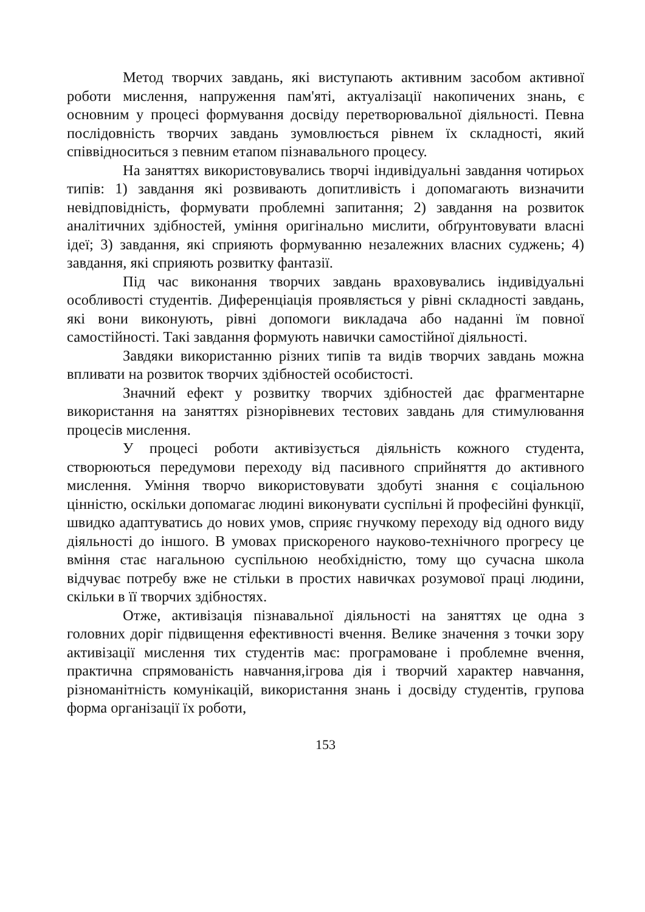Метод творчих завдань, які виступають активним засобом активної роботи мислення, напруження пам'яті, актуалізації накопичених знань, є основним у процесі формування досвіду перетворювальної діяльності. Певна послідовність творчих завдань зумовлюється рівнем їх складності, який співвідноситься з певним етапом пізнавального процесу.
На заняттях використовувались творчі індивідуальні завдання чотирьох типів: 1) завдання які розвивають допитливість і допомагають визначити невідповідність, формувати проблемні запитання; 2) завдання на розвиток аналітичних здібностей, уміння оригінально мислити, обґрунтовувати власні ідеї; 3) завдання, які сприяють формуванню незалежних власних суджень; 4) завдання, які сприяють розвитку фантазії.
Під час виконання творчих завдань враховувались індивідуальні особливості студентів. Диференціація проявляється у рівні складності завдань, які вони виконують, рівні допомоги викладача або наданні їм повної самостійності. Такі завдання формують навички самостійної діяльності.
Завдяки використанню різних типів та видів творчих завдань можна впливати на розвиток творчих здібностей особистості.
Значний ефект у розвитку творчих здібностей дає фрагментарне використання на заняттях різнорівневих тестових завдань для стимулювання процесів мислення.
У процесі роботи активізується діяльність кожного студента, створюються передумови переходу від пасивного сприйняття до активного мислення. Уміння творчо використовувати здобуті знання є соціальною цінністю, оскільки допомагає людині виконувати суспільні й професійні функції, швидко адаптуватись до нових умов, сприяє гнучкому переходу від одного виду діяльності до іншого. В умовах прискореного науково-технічного прогресу це вміння стає нагальною суспільною необхідністю, тому що сучасна школа відчуває потребу вже не стільки в простих навичках розумової праці людини, скільки в її творчих здібностях.
Отже, активізація пізнавальної діяльності на заняттях це одна з головних доріг підвищення ефективності вчення. Велике значення з точки зору активізації мислення тих студентів має: програмоване і проблемне вчення, практична спрямованість навчання,ігрова дія і творчий характер навчання, різноманітність комунікацій, використання знань і досвіду студентів, групова форма організації їх роботи,
153